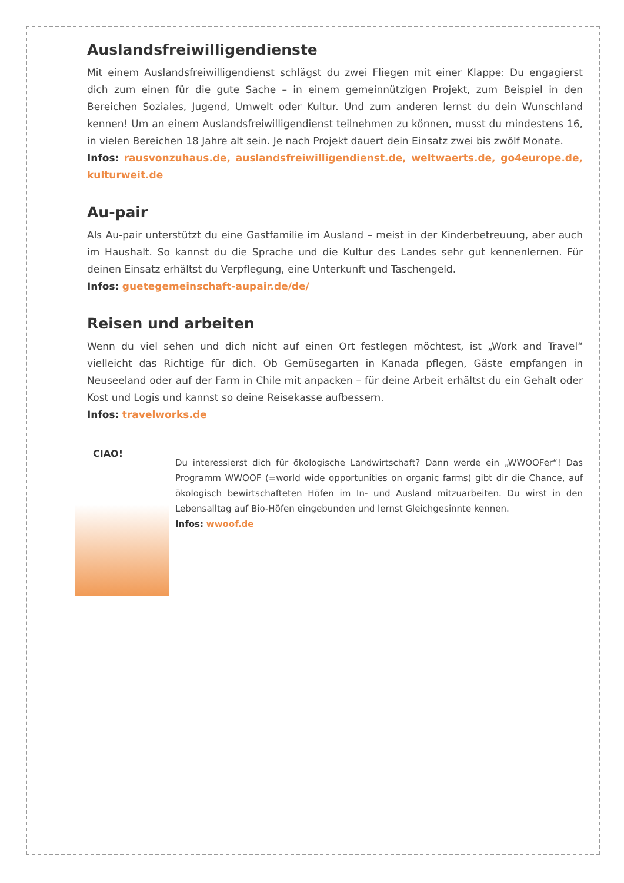Auslandsfreiwilligendienste
Mit einem Auslandsfreiwilligendienst schlägst du zwei Fliegen mit einer Klappe: Du engagierst dich zum einen für die gute Sache – in einem gemeinnützigen Projekt, zum Beispiel in den Bereichen Soziales, Jugend, Umwelt oder Kultur. Und zum anderen lernst du dein Wunschland kennen! Um an einem Auslandsfreiwilligendienst teilnehmen zu können, musst du mindestens 16, in vielen Bereichen 18 Jahre alt sein. Je nach Projekt dauert dein Einsatz zwei bis zwölf Monate.
Infos: rausvonzuhaus.de, auslandsfreiwilligendienst.de, weltwaerts.de, go4europe.de, kulturweit.de
Au-pair
Als Au-pair unterstützt du eine Gastfamilie im Ausland – meist in der Kinderbetreuung, aber auch im Haushalt. So kannst du die Sprache und die Kultur des Landes sehr gut kennenlernen. Für deinen Einsatz erhältst du Verpflegung, eine Unterkunft und Taschengeld.
Infos: guetegemeinschaft-aupair.de/de/
Reisen und arbeiten
Wenn du viel sehen und dich nicht auf einen Ort festlegen möchtest, ist „Work and Travel“ vielleicht das Richtige für dich. Ob Gemüsegarten in Kanada pflegen, Gäste empfangen in Neuseeland oder auf der Farm in Chile mit anpacken – für deine Arbeit erhältst du ein Gehalt oder Kost und Logis und kannst so deine Reisekasse aufbessern.
Infos: travelworks.de
CIAO!
Du interessierst dich für ökologische Landwirtschaft? Dann werde ein „WWOOFer“! Das Programm WWOOF (=world wide opportunities on organic farms) gibt dir die Chance, auf ökologisch bewirtschafteten Höfen im In- und Ausland mitzuarbeiten. Du wirst in den Lebensalltag auf Bio-Höfen eingebunden und lernst Gleichgesinnte kennen.
Infos: wwoof.de